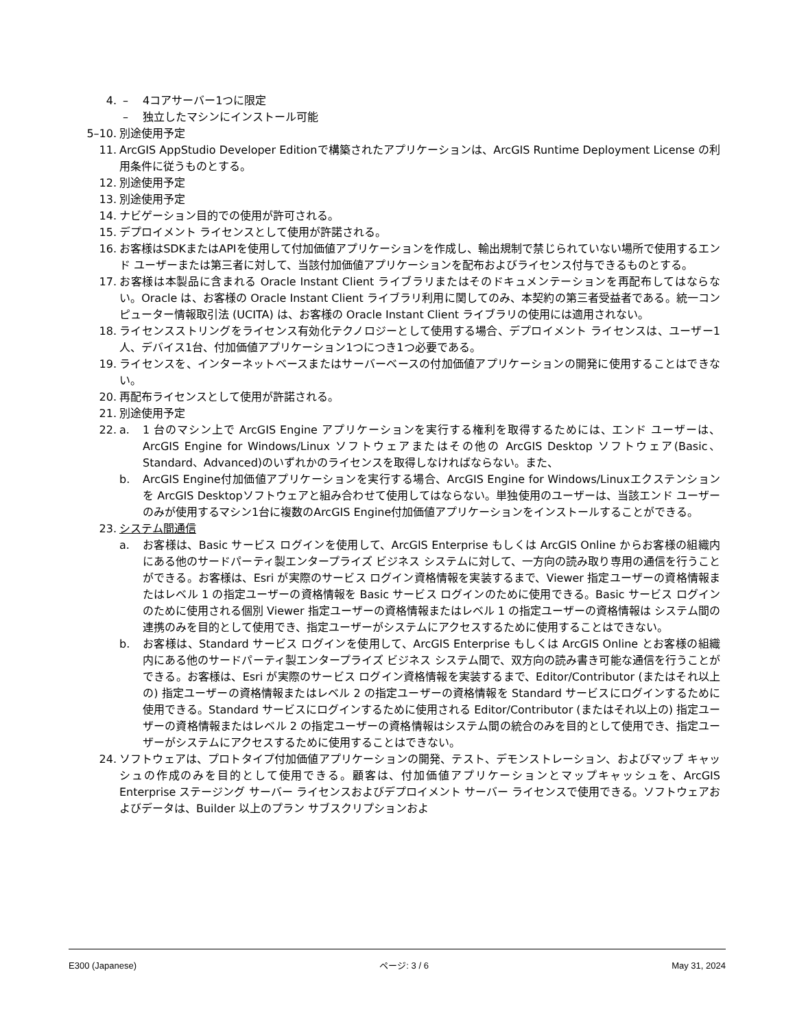4. – 4コアサーバー1つに限定
– 独立したマシンにインストール可能
5–10. 別途使用予定
11. ArcGIS AppStudio Developer Editionで構築されたアプリケーションは、ArcGIS Runtime Deployment License の利用条件に従うものとする。
12. 別途使用予定
13. 別途使用予定
14. ナビゲーション目的での使用が許可される。
15. デプロイメント ライセンスとして使用が許諾される。
16. お客様はSDKまたはAPIを使用して付加価値アプリケーションを作成し、輸出規制で禁じられていない場所で使用するエンド ユーザーまたは第三者に対して、当該付加価値アプリケーションを配布およびライセンス付与できるものとする。
17. お客様は本製品に含まれる Oracle Instant Client ライブラリまたはそのドキュメンテーションを再配布してはならない。Oracle は、お客様の Oracle Instant Client ライブラリ利用に関してのみ、本契約の第三者受益者である。統一コンピューター情報取引法 (UCITA) は、お客様の Oracle Instant Client ライブラリの使用には適用されない。
18. ライセンスストリングをライセンス有効化テクノロジーとして使用する場合、デプロイメント ライセンスは、ユーザー1人、デバイス1台、付加価値アプリケーション1つにつき1つ必要である。
19. ライセンスを、インターネットベースまたはサーバーベースの付加価値アプリケーションの開発に使用することはできない。
20. 再配布ライセンスとして使用が許諾される。
21. 別途使用予定
22. a. 1 台のマシン上で ArcGIS Engine アプリケーションを実行する権利を取得するためには、エンド ユーザーは、ArcGIS Engine for Windows/Linux ソフトウェアまたはその他の ArcGIS Desktop ソフトウェア(Basic、Standard、Advanced)のいずれかのライセンスを取得しなければならない。また、
b. ArcGIS Engine付加価値アプリケーションを実行する場合、ArcGIS Engine for Windows/Linuxエクステンションを ArcGIS Desktopソフトウェアと組み合わせて使用してはならない。単独使用のユーザーは、当該エンド ユーザーのみが使用するマシン1台に複数のArcGIS Engine付加価値アプリケーションをインストールすることができる。
23. システム間通信
a. お客様は、Basic サービス ログインを使用して、ArcGIS Enterprise もしくは ArcGIS Online からお客様の組織内にある他のサードパーティ製エンタープライズ ビジネス システムに対して、一方向の読み取り専用の通信を行うことができる。お客様は、Esri が実際のサービス ログイン資格情報を実装するまで、Viewer 指定ユーザーの資格情報またはレベル 1 の指定ユーザーの資格情報を Basic サービス ログインのために使用できる。Basic サービス ログインのために使用される個別 Viewer 指定ユーザーの資格情報またはレベル 1 の指定ユーザーの資格情報は システム間の連携のみを目的として使用でき、指定ユーザーがシステムにアクセスするために使用することはできない。
b. お客様は、Standard サービス ログインを使用して、ArcGIS Enterprise もしくは ArcGIS Online とお客様の組織内にある他のサードパーティ製エンタープライズ ビジネス システム間で、双方向の読み書き可能な通信を行うことができる。お客様は、Esri が実際のサービス ログイン資格情報を実装するまで、Editor/Contributor (またはそれ以上の) 指定ユーザーの資格情報またはレベル 2 の指定ユーザーの資格情報を Standard サービスにログインするために使用できる。Standard サービスにログインするために使用される Editor/Contributor (またはそれ以上の) 指定ユーザーの資格情報またはレベル 2 の指定ユーザーの資格情報はシステム間の統合のみを目的として使用でき、指定ユーザーがシステムにアクセスするために使用することはできない。
24. ソフトウェアは、プロトタイプ付加価値アプリケーションの開発、テスト、デモンストレーション、およびマップ キャッシュの作成のみを目的として使用できる。顧客は、付加価値アプリケーションとマップキャッシュを、ArcGIS Enterprise ステージング サーバー ライセンスおよびデプロイメント サーバー ライセンスで使用できる。ソフトウェアおよびデータは、Builder 以上のプラン サブスクリプションおよ
E300 (Japanese) ページ: 3 / 6 May 31, 2024